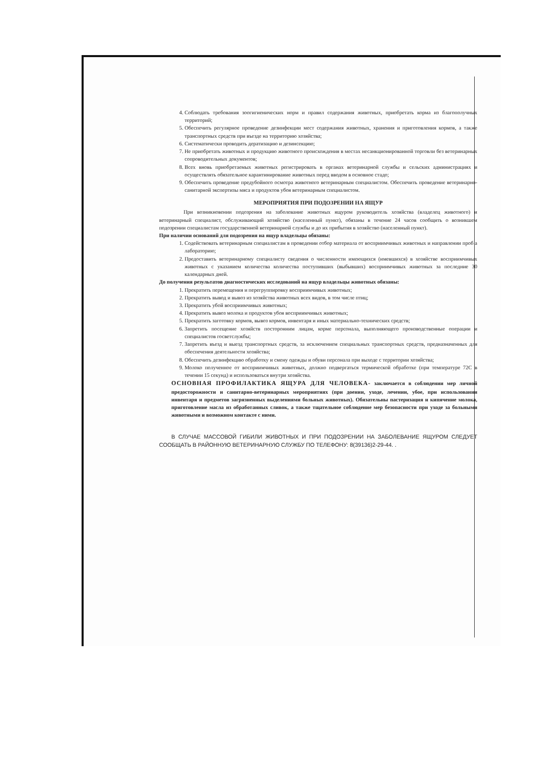4. Соблюдать требования зоогигиенических норм и правил содержания животных, приобретать корма из благополучных территорий;
5. Обеспечить регулярное проведение дезинфекции мест содержания животных, хранения и приготовления кормов, а также транспортных средств при въезде на территорию хозяйства;
6. Систематически проводить дератизацию и дезинсекцию;
7. Не приобретать животных и продукцию животного происхождения в местах несанкционированной торговли без ветеринарных сопроводительных документов;
8. Всех вновь приобретаемых животных регистрировать в органах ветеринарной службы и сельских администрациях и осуществлять обязательное карантинирование животных перед вводом в основное стадо;
9. Обеспечить проведение предубойного осмотра животного ветеринарным специалистом. Обеспечить проведение ветеринарно-санитарной экспертизы мяса и продуктов убоя ветеринарным специалистом.
МЕРОПРИЯТИЯ ПРИ ПОДОЗРЕНИИ НА ЯЩУР
При возникновении подозрения на заболевание животных ящуром руководитель хозяйства (владелец животного) и ветеринарный специалист, обслуживающий хозяйство (населенный пункт), обязаны в течение 24 часов сообщить о возникшем подозрении специалистам государственной ветеринарной службы и до их прибытия в хозяйство (населенный пункт).
При наличии оснований для подозрения на ящур владельцы обязаны:
1. Содействовать ветеринарным специалистам в проведении отбор материала от восприимчивых животных и направлении проб а лабораторию;
2. Предоставить ветеринарному специалисту сведения о численности имеющихся (имевшихся) в хозяйстве восприимчивых животных с указанием количества количества поступивших (выбывших) восприимчивых животных за последние 30 календарных дней.
До получения результатов диагностических исследований на ящур владельцы животных обязаны:
1. Прекратить перемещения и перегруппировку восприимчивых животных;
2. Прекратить вывод и вывоз из хозяйства животных всех видов, в том числе птиц;
3. Прекратить убой восприимчивых животных;
4. Прекратить вывоз молока и продуктов убоя восприимчивых животных;
5. Прекратить заготовку кормов, вывоз кормов, инвентаря и иных материально-технических средств;
6. Запретить посещение хозяйств посторонним лицам, корме персонала, выполняющего производственные операции и специалистов госветслужбы;
7. Запретить въезд и выезд транспортных средств, за исключением специальных транспортных средств, предназначенных для обеспечения деятельности хозяйства;
8. Обеспечить дезинфекцию обработку и смену одежды и обуви персонала при выходе с территории хозяйства;
9. Молоко полученное от восприимчивых животных, должно подвергаться термической обработке (при температуре 72С в течении 15 секунд) и использоваться внутри хозяйства.
ОСНОВНАЯ ПРОФИЛАКТИКА ЯЩУРА ДЛЯ ЧЕЛОВЕКА- заключается в соблюдении мер личной предосторожности и санитарно-ветеринарных мероприятиях (при доении, уходе, лечении, убое, при использовании инвентаря и предметов загрязненных выделениями больных животных). Обязательны пастеризация и кипячение молока, приготовление масла из обработанных сливок, а также тщательное соблюдение мер безопасности при уходе за больными животными и возможном контакте с ними.
В СЛУЧАЕ МАССОВОЙ ГИБИЛИ ЖИВОТНЫХ И ПРИ ПОДОЗРЕНИИ НА ЗАБОЛЕВАНИЕ ЯЩУРОМ СЛЕДУЕТ СООБЩАТЬ В РАЙОННУЮ ВЕТЕРИНАРНУЮ СЛУЖБУ ПО ТЕЛЕФОНУ: 8(39136)2-29-44. .